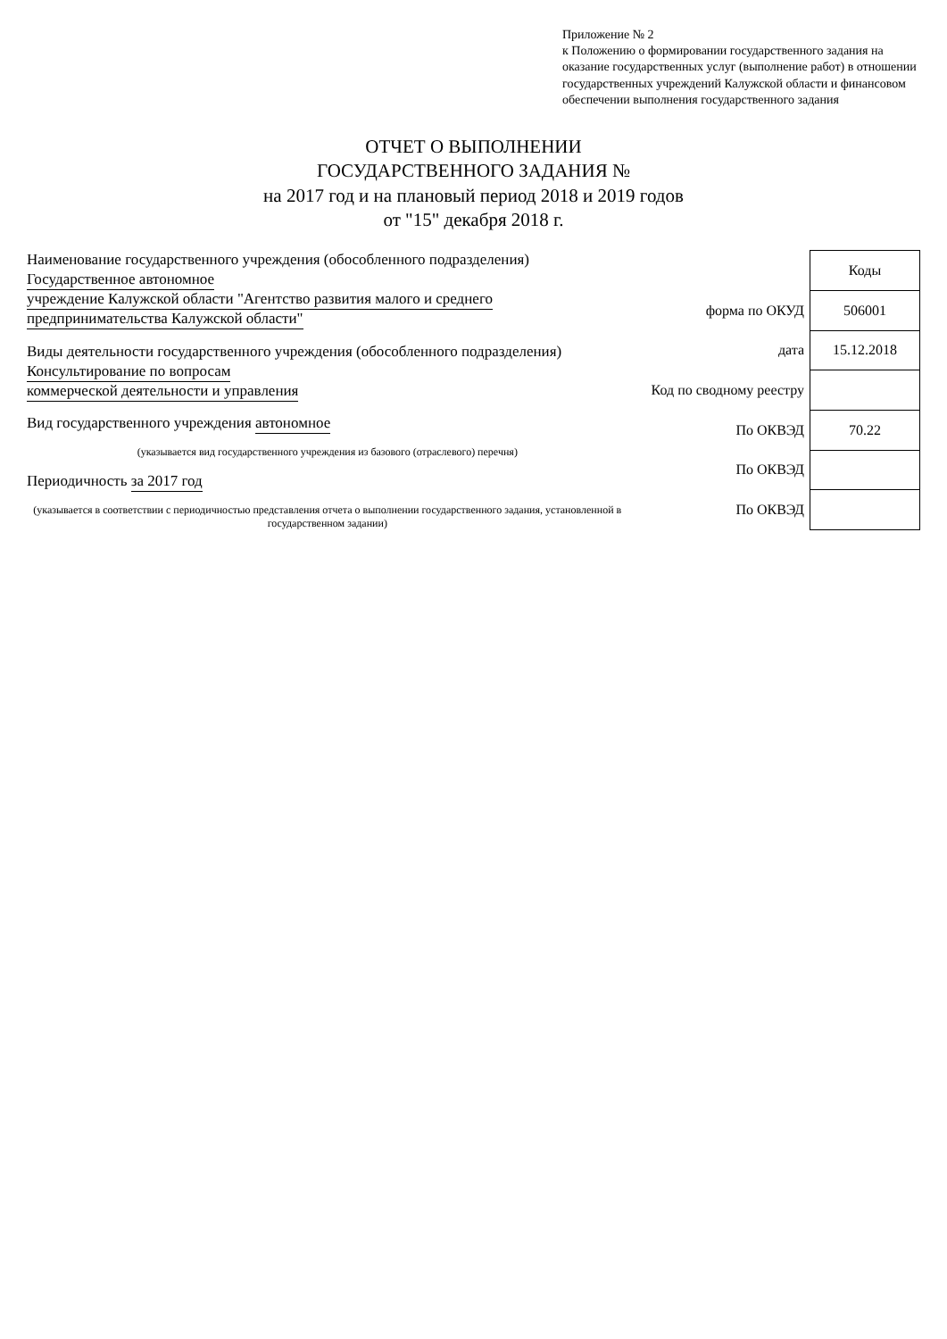Приложение № 2
к Положению о формировании государственного задания на оказание государственных услуг (выполнение работ) в отношении государственных учреждений Калужской области и финансовом обеспечении выполнения государственного задания
ОТЧЕТ О ВЫПОЛНЕНИИ
ГОСУДАРСТВЕННОГО ЗАДАНИЯ №
на 2017 год и на плановый период 2018 и 2019 годов
от "15" декабря 2018 г.
Наименование государственного учреждения (обособленного подразделения) Государственное автономное
учреждение Калужской области "Агентство развития малого и среднего предпринимательства Калужской области"
Виды деятельности государственного учреждения (обособленного подразделения) Консультирование по вопросам
коммерческой деятельности и управления
Вид государственного учреждения автономное
(указывается вид государственного учреждения из базового (отраслевого) перечня)
Периодичность за 2017 год
(указывается в соответствии с периодичностью представления отчета о выполнении государственного задания, установленной в государственном задании)
| | Коды |
| форма по ОКУД | 506001 |
| дата | 15.12.2018 |
| Код по сводному реестру | |
| По ОКВЭД | 70.22 |
| По ОКВЭД | |
| По ОКВЭД | |